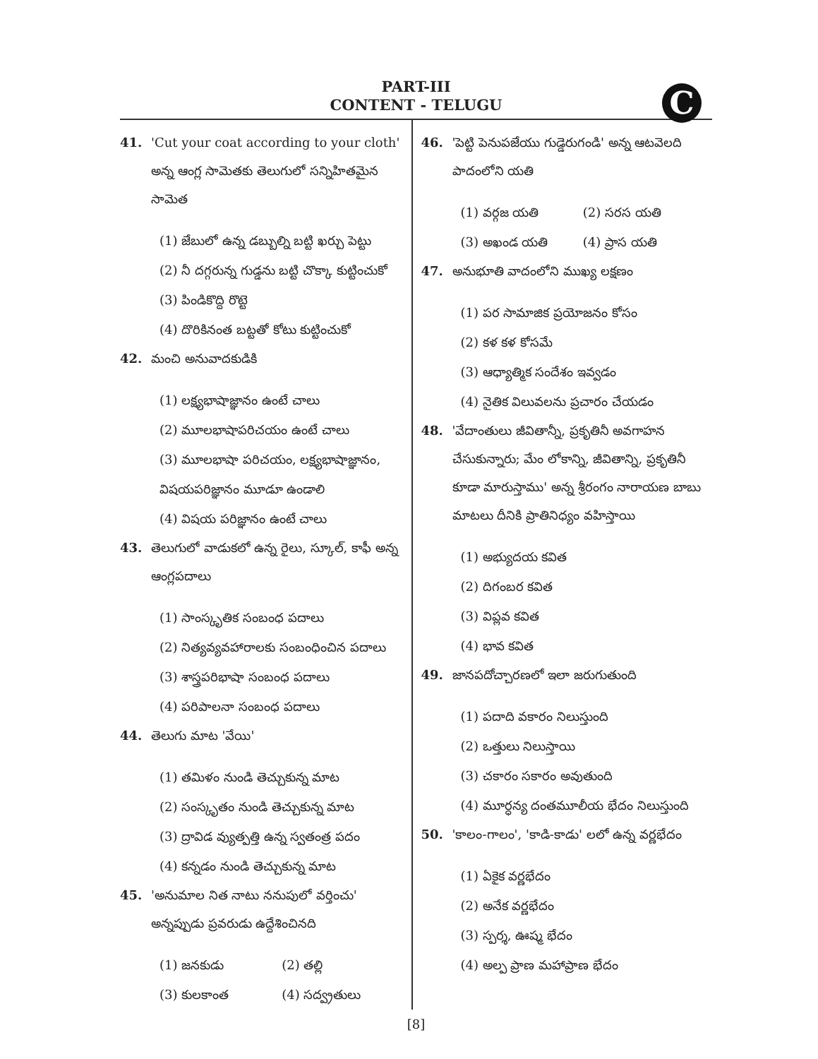C
PART-III
CONTENT - TELUGU
41. 'Cut your coat according to your cloth' అన్న ఆంగ్ల సామెతకు తెలుగులో సన్నిహితమైన సామెత
(1) జేబులో ఉన్న డబ్బుల్ని బట్టి ఖర్చు పెట్టు
(2) నీ దగ్గరున్న గుడ్డను బట్టి చొక్కా కుట్టించుకో
(3) పిండికొద్ది రొట్టె
(4) దొరికినంత బట్టతో కోటు కుట్టించుకో
42. మంచి అనువాదకుడికి
(1) లక్ష్యభాషాజ్ఞానం ఉంటే చాలు
(2) మూలభాషాపరిచయం ఉంటే చాలు
(3) మూలభాషా పరిచయం, లక్ష్యభాషాజ్ఞానం, విషయపరిజ్ఞానం మూడూ ఉండాలి
(4) విషయ పరిజ్ఞానం ఉంటే చాలు
43. తెలుగులో వాడుకలో ఉన్న రైలు, స్కూల్, కాఫీ అన్న ఆంగ్లపదాలు
(1) సాంస్కృతిక సంబంధ పదాలు
(2) నిత్యవ్యవహారాలకు సంబంధించిన పదాలు
(3) శాస్త్రపరిభాషా సంబంధ పదాలు
(4) పరిపాలనా సంబంధ పదాలు
44. తెలుగు మాట 'వేయి'
(1) తమిళం నుండి తెచ్చుకున్న మాట
(2) సంస్కృతం నుండి తెచ్చుకున్న మాట
(3) ద్రావిడ వ్యుత్పత్తి ఉన్న స్వతంత్ర పదం
(4) కన్నడం నుండి తెచ్చుకున్న మాట
45. 'అనుమాల నిత నాటు ననుపులో వర్తించు' అన్నప్పుడు ప్రవరుడు ఉద్దేశించినది
(1) జనకుడు (2) తల్లి (3) కులకాంత (4) సద్వ్రతులు
46. 'పెట్టి పెనుపజేయు గుడ్డెరుగండి' అన్న ఆటవెలది పాదంలోని యతి
(1) వర్గజ యతి (2) సరస యతి (3) అఖండ యతి (4) ప్రాస యతి
47. అనుభూతి వాదంలోని ముఖ్య లక్షణం
(1) పర సామాజిక ప్రయోజనం కోసం
(2) కళ కళ కోసమే
(3) ఆధ్యాత్మిక సందేశం ఇవ్వడం
(4) నైతిక విలువలను ప్రచారం చేయడం
48. 'వేదాంతులు జీవితాన్నీ, ప్రకృతినీ అవగాహన చేసుకున్నారు; మేం లోకాన్ని, జీవితాన్ని, ప్రకృతినీ కూడా మారుస్తాము' అన్న శ్రీరంగం నారాయణ బాబు మాటలు దీనికి ప్రాతినిధ్యం వహిస్తాయి
(1) అభ్యుదయ కవిత
(2) దిగంబర కవిత
(3) విప్లవ కవిత
(4) భావ కవిత
49. జానపదోచ్చారణలో ఇలా జరుగుతుంది
(1) పదాది వకారం నిలుస్తుంది
(2) ఒత్తులు నిలుస్తాయి
(3) చకారం సకారం అవుతుంది
(4) మూర్ధన్య దంతమూలీయ భేదం నిలుస్తుంది
50. 'కాలం-గాలం', 'కాడి-కాడు' లలో ఉన్న వర్ణభేదం
(1) ఏకైక వర్ణభేదం
(2) అనేక వర్ణభేదం
(3) స్పర్శ, ఊష్మ భేదం
(4) అల్ప ప్రాణ మహాప్రాణ భేదం
[8]